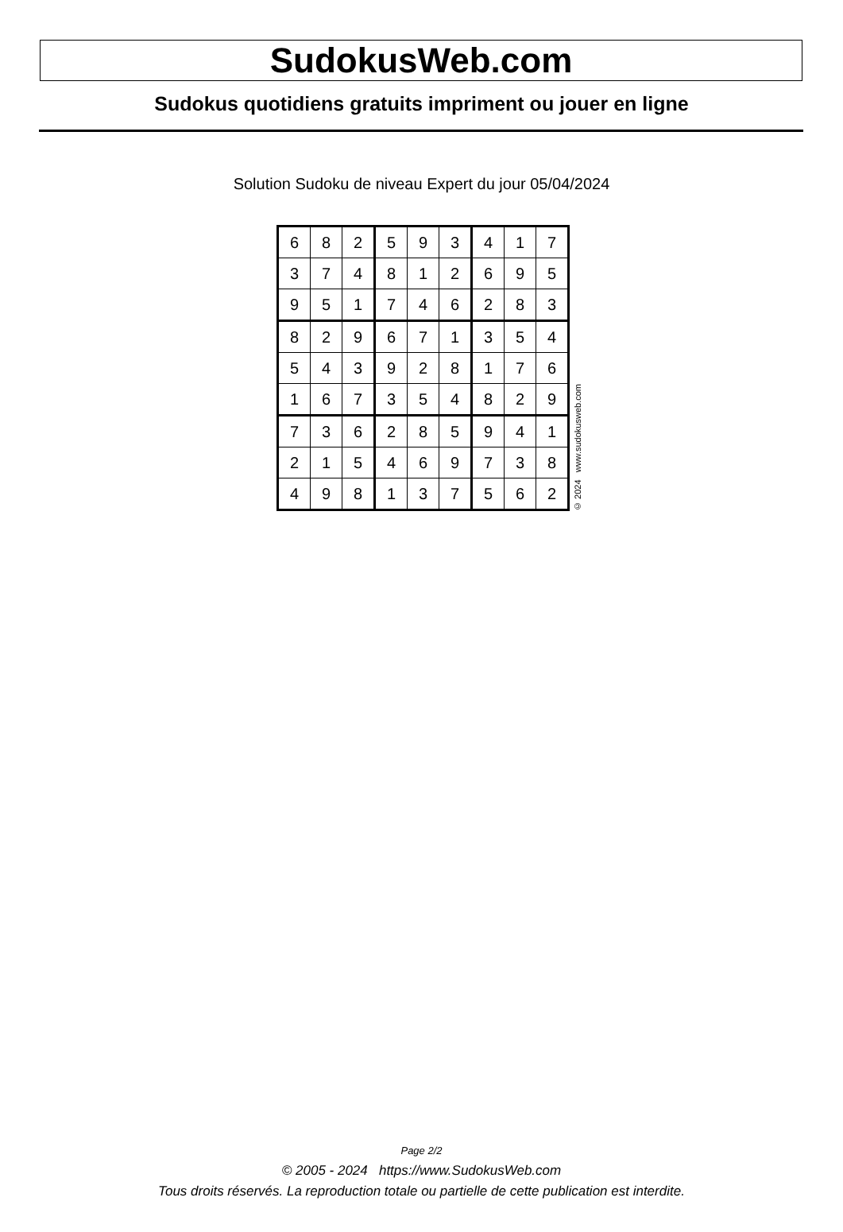SudokusWeb.com
Sudokus quotidiens gratuits impriment ou jouer en ligne
Solution Sudoku de niveau Expert du jour 05/04/2024
| 6 | 8 | 2 | 5 | 9 | 3 | 4 | 1 | 7 |
| 3 | 7 | 4 | 8 | 1 | 2 | 6 | 9 | 5 |
| 9 | 5 | 1 | 7 | 4 | 6 | 2 | 8 | 3 |
| 8 | 2 | 9 | 6 | 7 | 1 | 3 | 5 | 4 |
| 5 | 4 | 3 | 9 | 2 | 8 | 1 | 7 | 6 |
| 1 | 6 | 7 | 3 | 5 | 4 | 8 | 2 | 9 |
| 7 | 3 | 6 | 2 | 8 | 5 | 9 | 4 | 1 |
| 2 | 1 | 5 | 4 | 6 | 9 | 7 | 3 | 8 |
| 4 | 9 | 8 | 1 | 3 | 7 | 5 | 6 | 2 |
© 2024 www.sudokusweb.com
Page 2/2
© 2005 - 2024 https://www.SudokusWeb.com
Tous droits réservés. La reproduction totale ou partielle de cette publication est interdite.